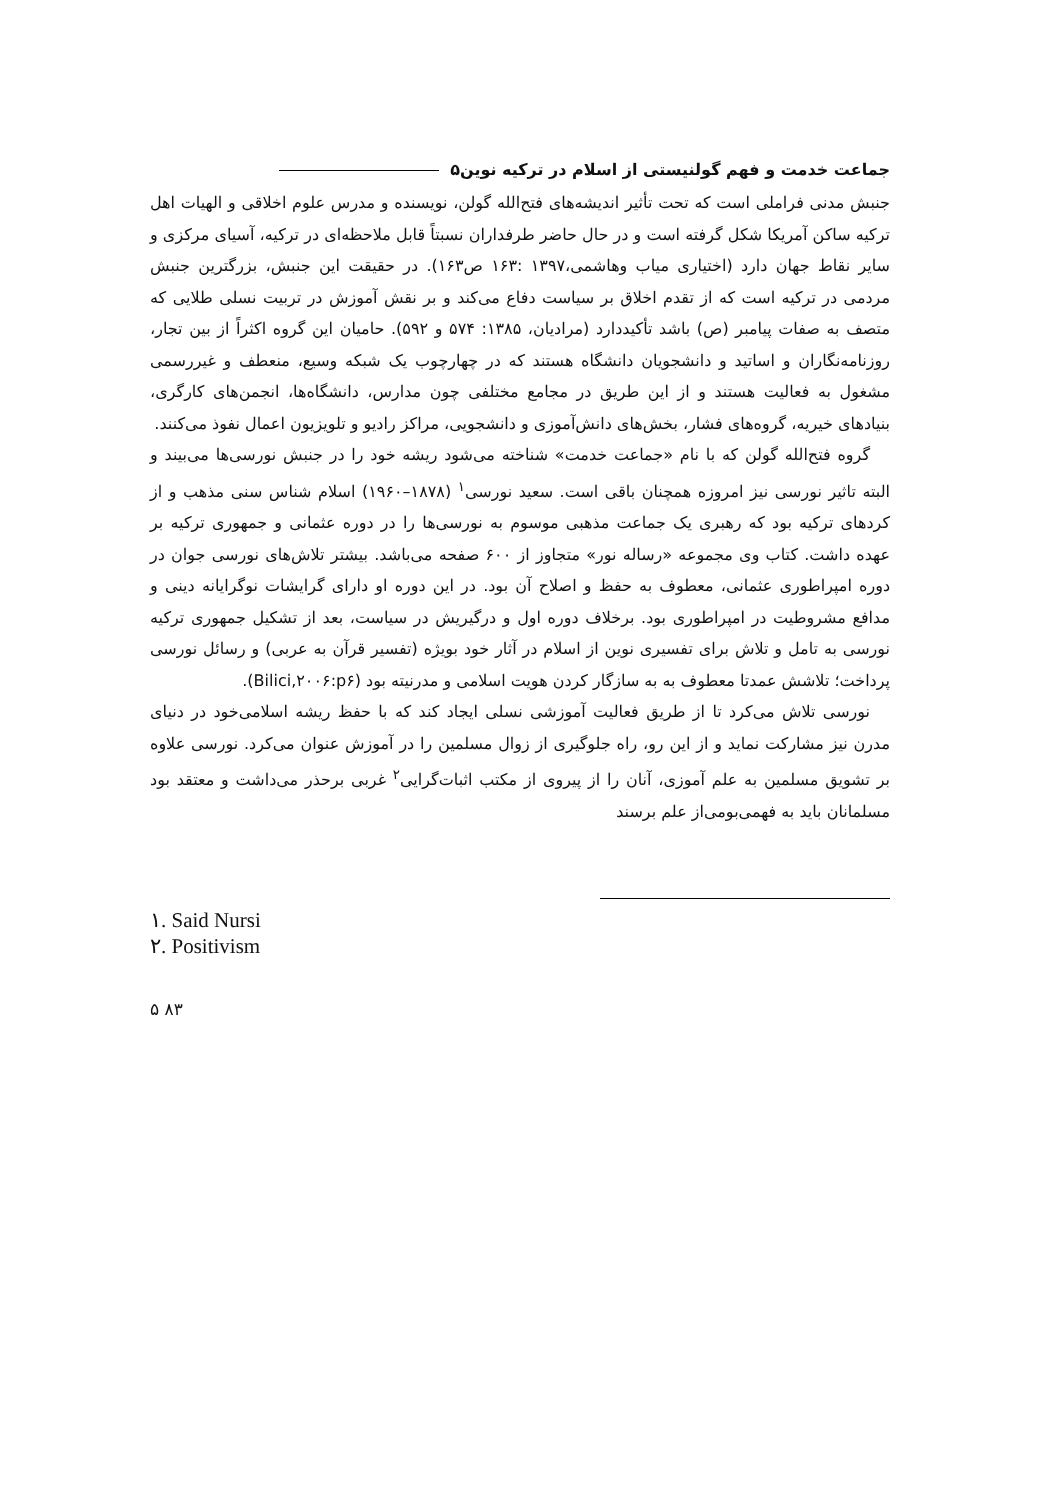جماعت خدمت و فهم گولنیستی از اسلام در ترکیه نوین۵
جنبش مدنی فراملی است که تحت تأثیر اندیشه‌های فتح‌الله گولن، نویسنده و مدرس علوم اخلاقی و الهیات اهل ترکیه ساکن آمریکا شکل گرفته است و در حال حاضر طرفداران نسبتاً قابل ملاحظه‌ای در ترکیه، آسیای مرکزی و سایر نقاط جهان دارد (اختیاری میاب وهاشمی،۱۳۹۷ :۱۶۳ ص۱۶۳). در حقیقت این جنبش، بزرگترین جنبش مردمی در ترکیه است که از تقدم اخلاق بر سیاست دفاع می‌کند و بر نقش آموزش در تربیت نسلی طلایی که متصف به صفات پیامبر (ص) باشد تأکیددارد (مرادیان، ۱۳۸۵: ۵۷۴ و ۵۹۲). حامیان این گروه اکثراً از بین تجار، روزنامه‌نگاران و اساتید و دانشجویان دانشگاه هستند که در چهارچوب یک شبکه وسیع، منعطف و غیررسمی مشغول به فعالیت هستند و از این طریق در مجامع مختلفی چون مدارس، دانشگاه‌ها، انجمن‌های کارگری، بنیادهای خیریه، گروه‌های فشار، بخش‌های دانش‌آموزی و دانشجویی، مراکز رادیو و تلویزیون اعمال نفوذ می‌کنند.
گروه فتح‌الله گولن که با نام «جماعت خدمت» شناخته می‌شود ریشه خود را در جنبش نورسی‌ها می‌بیند و البته تاثیر نورسی نیز امروزه همچنان باقی است. سعید نورسی<sup>۱</sup> (۱۸۷۸–۱۹۶۰) اسلام شناس سنی مذهب و از کردهای ترکیه بود که رهبری یک جماعت مذهبی موسوم به نورسی‌ها را در دوره عثمانی و جمهوری ترکیه بر عهده داشت. کتاب وی مجموعه «رساله نور» متجاوز از ۶۰۰ صفحه می‌باشد. بیشتر تلاش‌های نورسی جوان در دوره امپراطوری عثمانی، معطوف به حفظ و اصلاح آن بود. در این دوره او دارای گرایشات نوگرایانه دینی و مدافع مشروطیت در امپراطوری بود. برخلاف دوره اول و درگیریش در سیاست، بعد از تشکیل جمهوری ترکیه نورسی به تامل و تلاش برای تفسیری نوین از اسلام در آثار خود بویژه (تفسیر قرآن به عربی) و رسائل نورسی پرداخت؛ تلاشش عمدتا معطوف به به سازگار کردن هویت اسلامی و مدرنیته بود (Bilici,۲۰۰۶:p۶).
نورسی تلاش می‌کرد تا از طریق فعالیت آموزشی نسلی ایجاد کند که با حفظ ریشه اسلامی‌خود در دنیای مدرن نیز مشارکت نماید و از این رو، راه جلوگیری از زوال مسلمین را در آموزش عنوان می‌کرد. نورسی علاوه بر تشویق مسلمین به علم آموزی، آنان را از پیروی از مکتب اثبات‌گرایی<sup>۲</sup> غربی برحذر می‌داشت و معتقد بود مسلمانان باید به فهمی‌بومی‌از علم برسند
۱. Said Nursi
۲. Positivism
۵ ۸۳